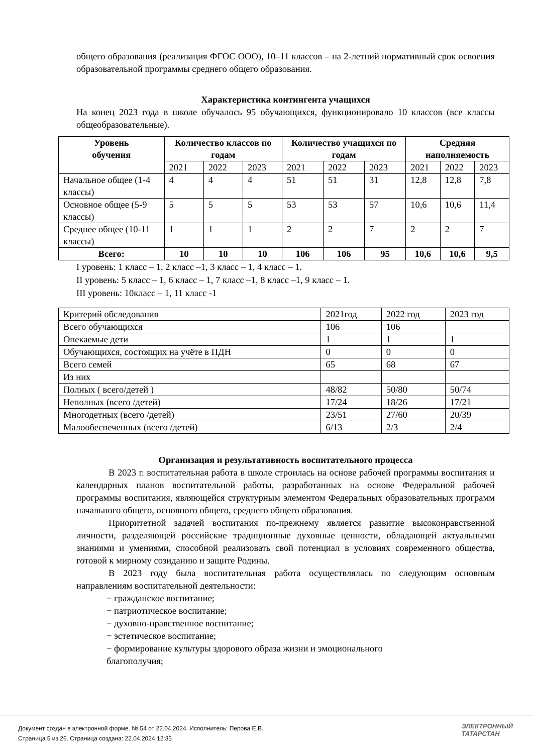общего образования (реализация ФГОС ООО), 10–11 классов – на 2-летний нормативный срок освоения образовательной программы среднего общего образования.
Характеристика контингента учащихся
На конец 2023 года в школе обучалось 95 обучающихся, функционировало 10 классов (все классы общеобразовательные).
| Уровень обучения | Количество классов по годам | | | Количество учащихся по годам | | | Средняя наполняемость | | |
| --- | --- | --- | --- | --- | --- | --- | --- | --- | --- |
| | 2021 | 2022 | 2023 | 2021 | 2022 | 2023 | 2021 | 2022 | 2023 |
| Начальное общее (1-4 классы) | 4 | 4 | 4 | 51 | 51 | 31 | 12,8 | 12,8 | 7,8 |
| Основное общее (5-9 классы) | 5 | 5 | 5 | 53 | 53 | 57 | 10,6 | 10,6 | 11,4 |
| Среднее общее (10-11 классы) | 1 | 1 | 1 | 2 | 2 | 7 | 2 | 2 | 7 |
| Всего: | 10 | 10 | 10 | 106 | 106 | 95 | 10,6 | 10,6 | 9,5 |
I уровень: 1 класс – 1, 2 класс –1, 3 класс – 1, 4 класс – 1.
II уровень: 5 класс – 1, 6 класс – 1, 7 класс –1, 8 класс –1, 9 класс – 1.
III уровень: 10класс – 1, 11 класс -1
| Критерий обследования | 2021год | 2022 год | 2023 год |
| Всего обучающихся | 106 | 106 | |
| Опекаемые дети | 1 | 1 | 1 |
| Обучающихся, состоящих на учёте в ПДН | 0 | 0 | 0 |
| Всего семей | 65 | 68 | 67 |
| Из них | | | |
| Полных ( всего/детей ) | 48/82 | 50/80 | 50/74 |
| Неполных (всего /детей) | 17/24 | 18/26 | 17/21 |
| Многодетных (всего /детей) | 23/51 | 27/60 | 20/39 |
| Малообеспеченных (всего /детей) | 6/13 | 2/3 | 2/4 |
Организация и результативность воспитательного процесса
В 2023 г. воспитательная работа в школе строилась на основе рабочей программы воспитания и календарных планов воспитательной работы, разработанных на основе Федеральной рабочей программы воспитания, являющейся структурным элементом Федеральных образовательных программ начального общего, основного общего, среднего общего образования.
Приоритетной задачей воспитания по-прежнему является развитие высоконравственной личности, разделяющей российские традиционные духовные ценности, обладающей актуальными знаниями и умениями, способной реализовать свой потенциал в условиях современного общества, готовой к мирному созиданию и защите Родины.
В 2023 году была воспитательная работа осуществлялась по следующим основным направлениям воспитательной деятельности:
− гражданское воспитание;
− патриотическое воспитание;
− духовно-нравственное воспитание;
− эстетическое воспитание;
− формирование культуры здорового образа жизни и эмоционального благополучия;
Документ создан в электронной форме. № 54 от 22.04.2024. Исполнитель: Перова Е.В.
Страница 5 из 26. Страница создана: 22.04.2024 12:35
ЭЛЕКТРОННЫЙ
ТАТАРСТАН